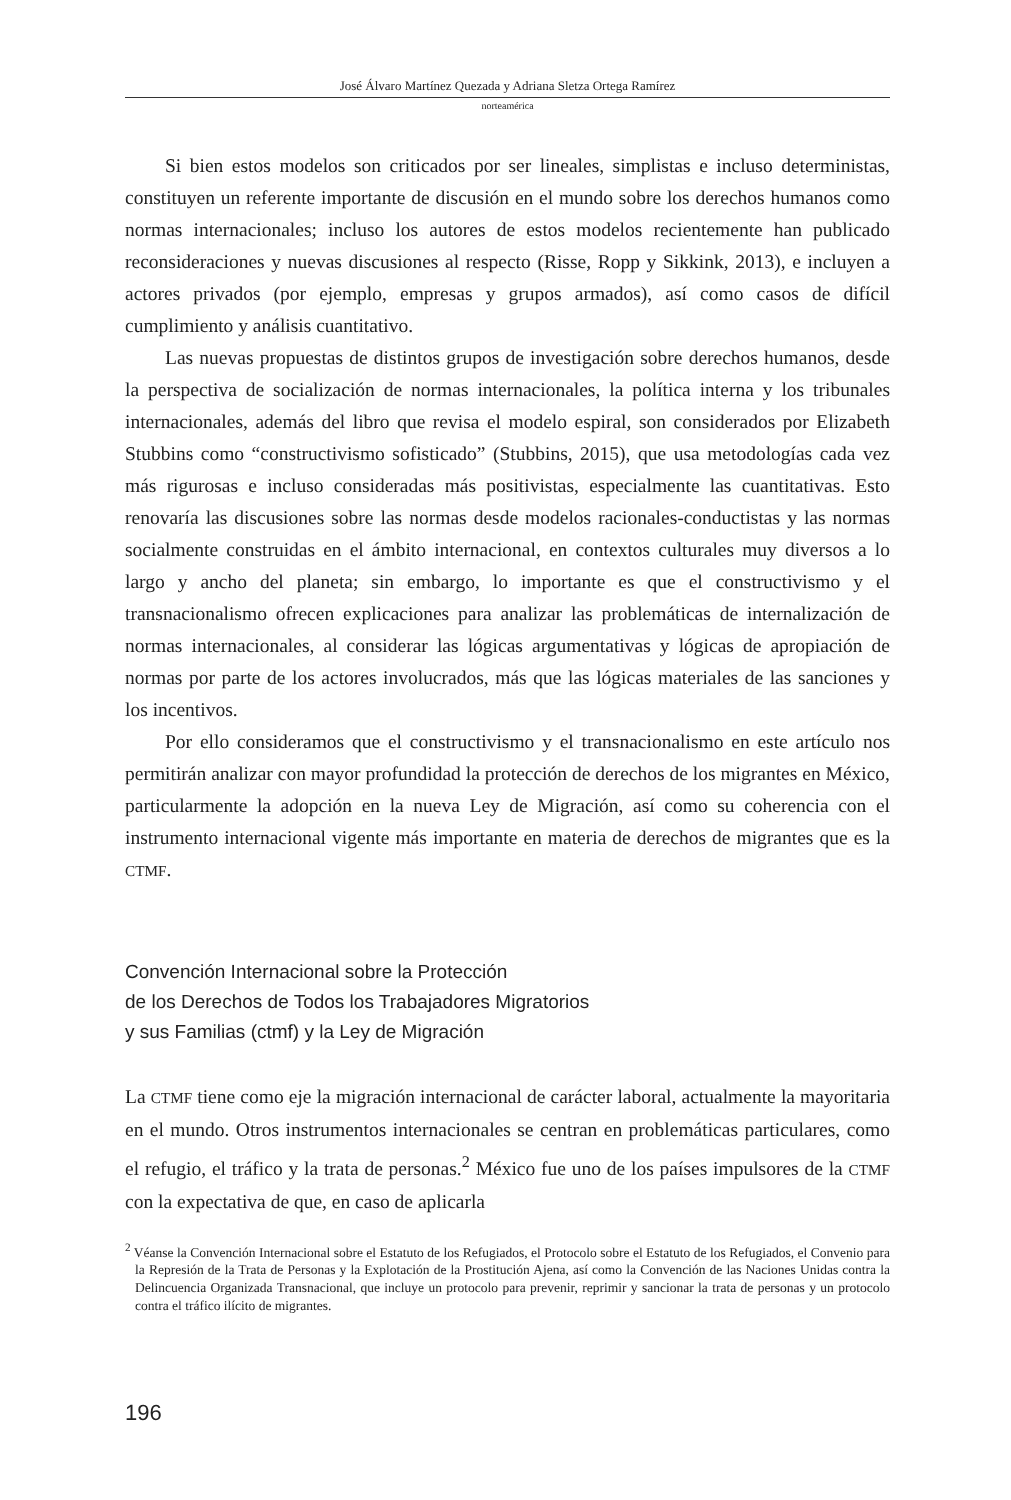José Álvaro Martínez Quezada y Adriana Sletza Ortega Ramírez
norteamérica
Si bien estos modelos son criticados por ser lineales, simplistas e incluso deterministas, constituyen un referente importante de discusión en el mundo sobre los derechos humanos como normas internacionales; incluso los autores de estos modelos recientemente han publicado reconsideraciones y nuevas discusiones al respecto (Risse, Ropp y Sikkink, 2013), e incluyen a actores privados (por ejemplo, empresas y grupos armados), así como casos de difícil cumplimiento y análisis cuantitativo.
Las nuevas propuestas de distintos grupos de investigación sobre derechos humanos, desde la perspectiva de socialización de normas internacionales, la política interna y los tribunales internacionales, además del libro que revisa el modelo espiral, son considerados por Elizabeth Stubbins como “constructivismo sofisticado” (Stubbins, 2015), que usa metodologías cada vez más rigurosas e incluso consideradas más positivistas, especialmente las cuantitativas. Esto renovaría las discusiones sobre las normas desde modelos racionales-conductistas y las normas socialmente construidas en el ámbito internacional, en contextos culturales muy diversos a lo largo y ancho del planeta; sin embargo, lo importante es que el constructivismo y el transnacionalismo ofrecen explicaciones para analizar las problemáticas de internalización de normas internacionales, al considerar las lógicas argumentativas y lógicas de apropiación de normas por parte de los actores involucrados, más que las lógicas materiales de las sanciones y los incentivos.
Por ello consideramos que el constructivismo y el transnacionalismo en este artículo nos permitirán analizar con mayor profundidad la protección de derechos de los migrantes en México, particularmente la adopción en la nueva Ley de Migración, así como su coherencia con el instrumento internacional vigente más importante en materia de derechos de migrantes que es la CTMF.
Convención Internacional sobre la Protección
de los Derechos de Todos los Trabajadores Migratorios
y sus Familias (ctmf) y la Ley de Migración
La CTMF tiene como eje la migración internacional de carácter laboral, actualmente la mayoritaria en el mundo. Otros instrumentos internacionales se centran en problemáticas particulares, como el refugio, el tráfico y la trata de personas.<sup>2</sup> México fue uno de los países impulsores de la CTMF con la expectativa de que, en caso de aplicarla
<sup>2</sup> Véanse la Convención Internacional sobre el Estatuto de los Refugiados, el Protocolo sobre el Estatuto de los Refugiados, el Convenio para la Represión de la Trata de Personas y la Explotación de la Prostitución Ajena, así como la Convención de las Naciones Unidas contra la Delincuencia Organizada Transnacional, que incluye un protocolo para prevenir, reprimir y sancionar la trata de personas y un protocolo contra el tráfico ilícito de migrantes.
196